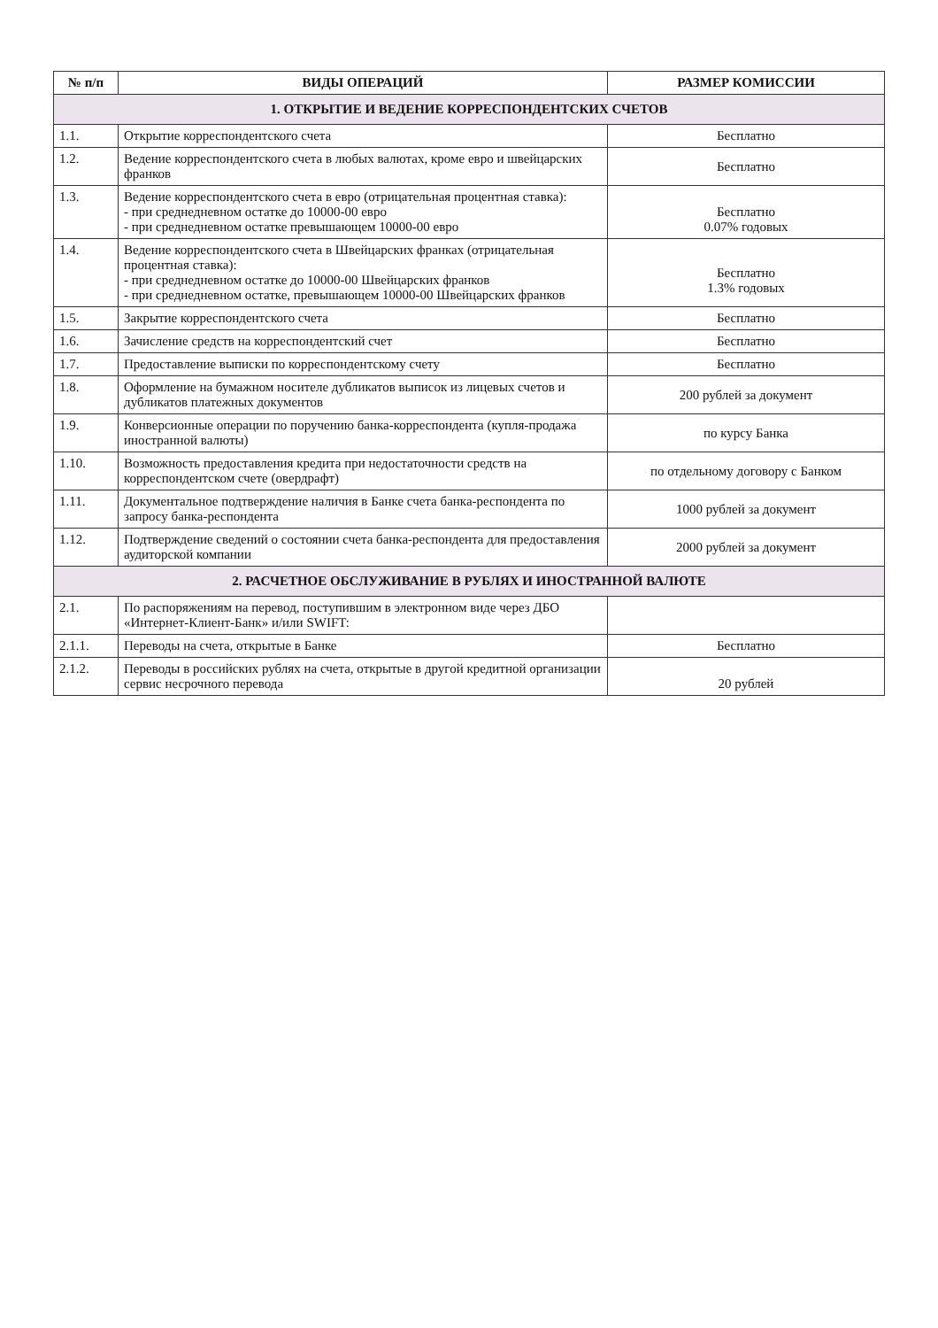| № п/п | ВИДЫ ОПЕРАЦИЙ | РАЗМЕР КОМИССИИ |
| --- | --- | --- |
| 1. ОТКРЫТИЕ И ВЕДЕНИЕ КОРРЕСПОНДЕНТСКИХ СЧЕТОВ | | |
| 1.1. | Открытие корреспондентского счета | Бесплатно |
| 1.2. | Ведение корреспондентского счета в любых валютах, кроме евро и швейцарских франков | Бесплатно |
| 1.3. | Ведение корреспондентского счета в евро (отрицательная процентная ставка): - при среднедневном остатке до 10000-00 евро - при среднедневном остатке превышающем 10000-00 евро | Бесплатно 0.07% годовых |
| 1.4. | Ведение корреспондентского счета в Швейцарских франках (отрицательная процентная ставка): - при среднедневном остатке до 10000-00 Швейцарских франков - при среднедневном остатке, превышающем 10000-00 Швейцарских франков | Бесплатно 1.3% годовых |
| 1.5. | Закрытие корреспондентского счета | Бесплатно |
| 1.6. | Зачисление средств на корреспондентский счет | Бесплатно |
| 1.7. | Предоставление выписки по корреспондентскому счету | Бесплатно |
| 1.8. | Оформление на бумажном носителе дубликатов выписок из лицевых счетов и дубликатов платежных документов | 200 рублей за документ |
| 1.9. | Конверсионные операции по поручению банка-корреспондента (купля-продажа иностранной валюты) | по курсу Банка |
| 1.10. | Возможность предоставления кредита при недостаточности средств на корреспондентском счете (овердрафт) | по отдельному договору с Банком |
| 1.11. | Документальное подтверждение наличия в Банке счета банка-респондента по запросу банка-респондента | 1000 рублей за документ |
| 1.12. | Подтверждение сведений о состоянии счета банка-респондента для предоставления аудиторской компании | 2000 рублей за документ |
| 2. РАСЧЕТНОЕ ОБСЛУЖИВАНИЕ В РУБЛЯХ И ИНОСТРАННОЙ ВАЛЮТЕ | | |
| 2.1. | По распоряжениям на перевод, поступившим в электронном виде через ДБО «Интернет-Клиент-Банк» и/или SWIFT: | |
| 2.1.1. | Переводы на счета, открытые в Банке | Бесплатно |
| 2.1.2. | Переводы в российских рублях на счета, открытые в другой кредитной организации сервис несрочного перевода | 20 рублей |